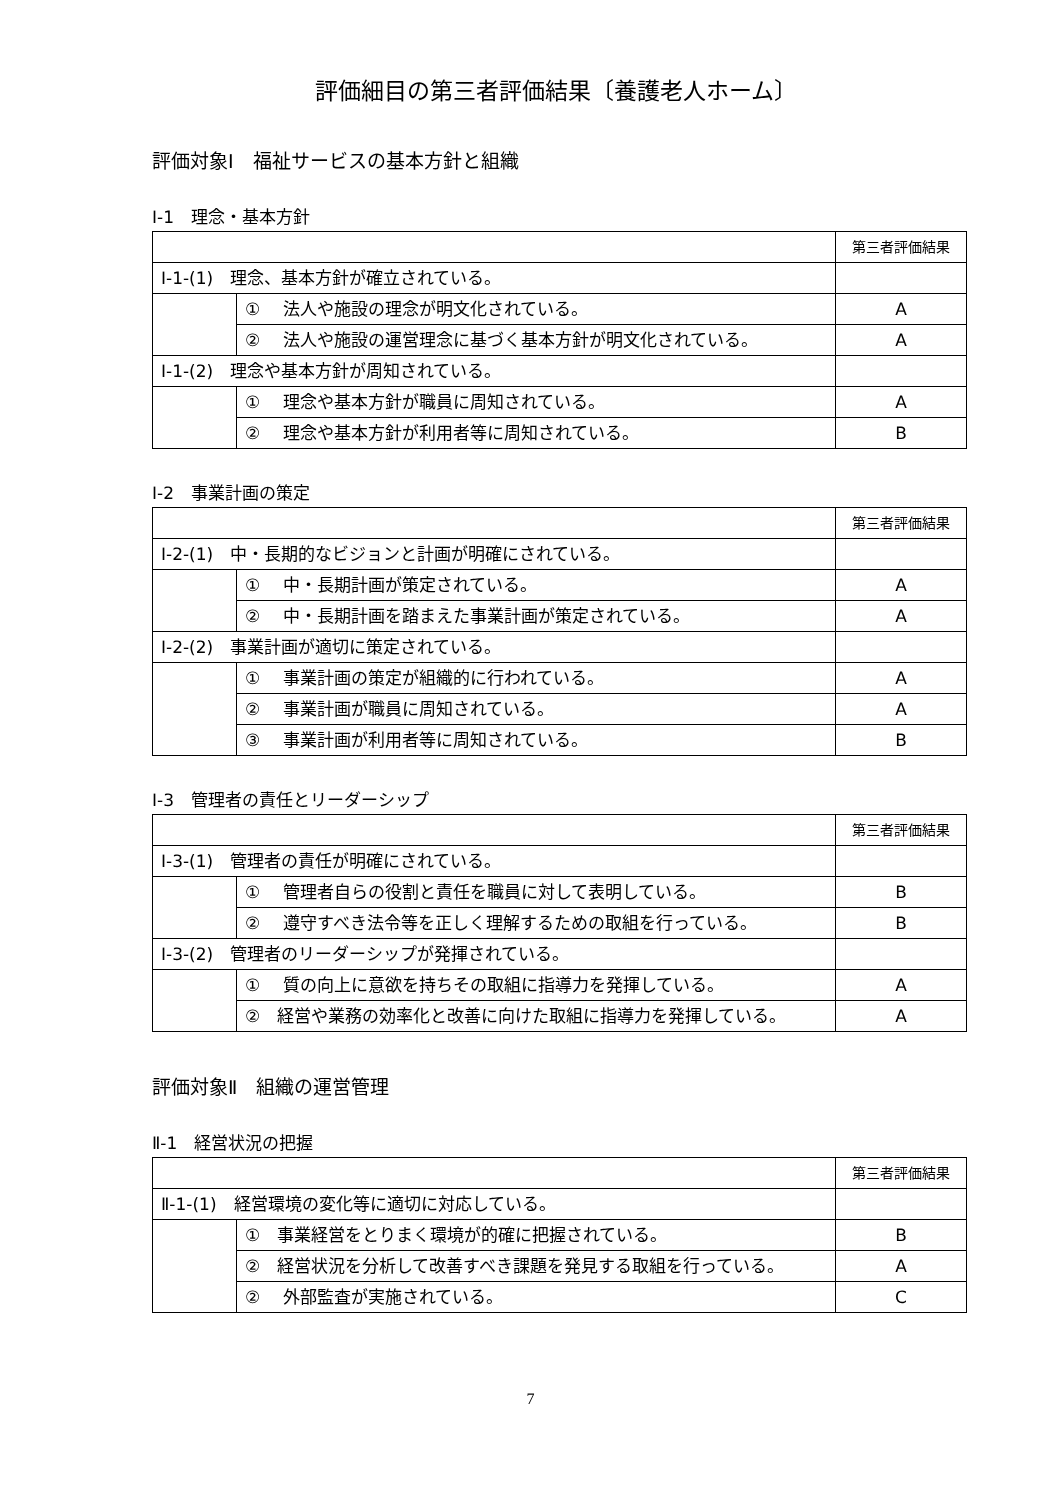評価細目の第三者評価結果〔養護老人ホーム〕
評価対象Ⅰ　福祉サービスの基本方針と組織
Ⅰ-1　理念・基本方針
| | | 第三者評価結果 |
| Ⅰ-1-(1) 理念、基本方針が確立されている。 | | |
| | ① 法人や施設の理念が明文化されている。 | A |
| | ② 法人や施設の運営理念に基づく基本方針が明文化されている。 | A |
| Ⅰ-1-(2) 理念や基本方針が周知されている。 | | |
| | ① 理念や基本方針が職員に周知されている。 | A |
| | ② 理念や基本方針が利用者等に周知されている。 | B |
Ⅰ-2　事業計画の策定
| | | 第三者評価結果 |
| Ⅰ-2-(1) 中・長期的なビジョンと計画が明確にされている。 | | |
| | ① 中・長期計画が策定されている。 | A |
| | ② 中・長期計画を踏まえた事業計画が策定されている。 | A |
| Ⅰ-2-(2) 事業計画が適切に策定されている。 | | |
| | ① 事業計画の策定が組織的に行われている。 | A |
| | ② 事業計画が職員に周知されている。 | A |
| | ③ 事業計画が利用者等に周知されている。 | B |
Ⅰ-3　管理者の責任とリーダーシップ
| | | 第三者評価結果 |
| Ⅰ-3-(1) 管理者の責任が明確にされている。 | | |
| | ① 管理者自らの役割と責任を職員に対して表明している。 | B |
| | ② 遵守すべき法令等を正しく理解するための取組を行っている。 | B |
| Ⅰ-3-(2) 管理者のリーダーシップが発揮されている。 | | |
| | ① 質の向上に意欲を持ちその取組に指導力を発揮している。 | A |
| | ② 経営や業務の効率化と改善に向けた取組に指導力を発揮している。 | A |
評価対象Ⅱ　組織の運営管理
Ⅱ-1　経営状況の把握
| | | 第三者評価結果 |
| Ⅱ-1-(1) 経営環境の変化等に適切に対応している。 | | |
| | ① 事業経営をとりまく環境が的確に把握されている。 | B |
| | ② 経営状況を分析して改善すべき課題を発見する取組を行っている。 | A |
| | ② 外部監査が実施されている。 | C |
7